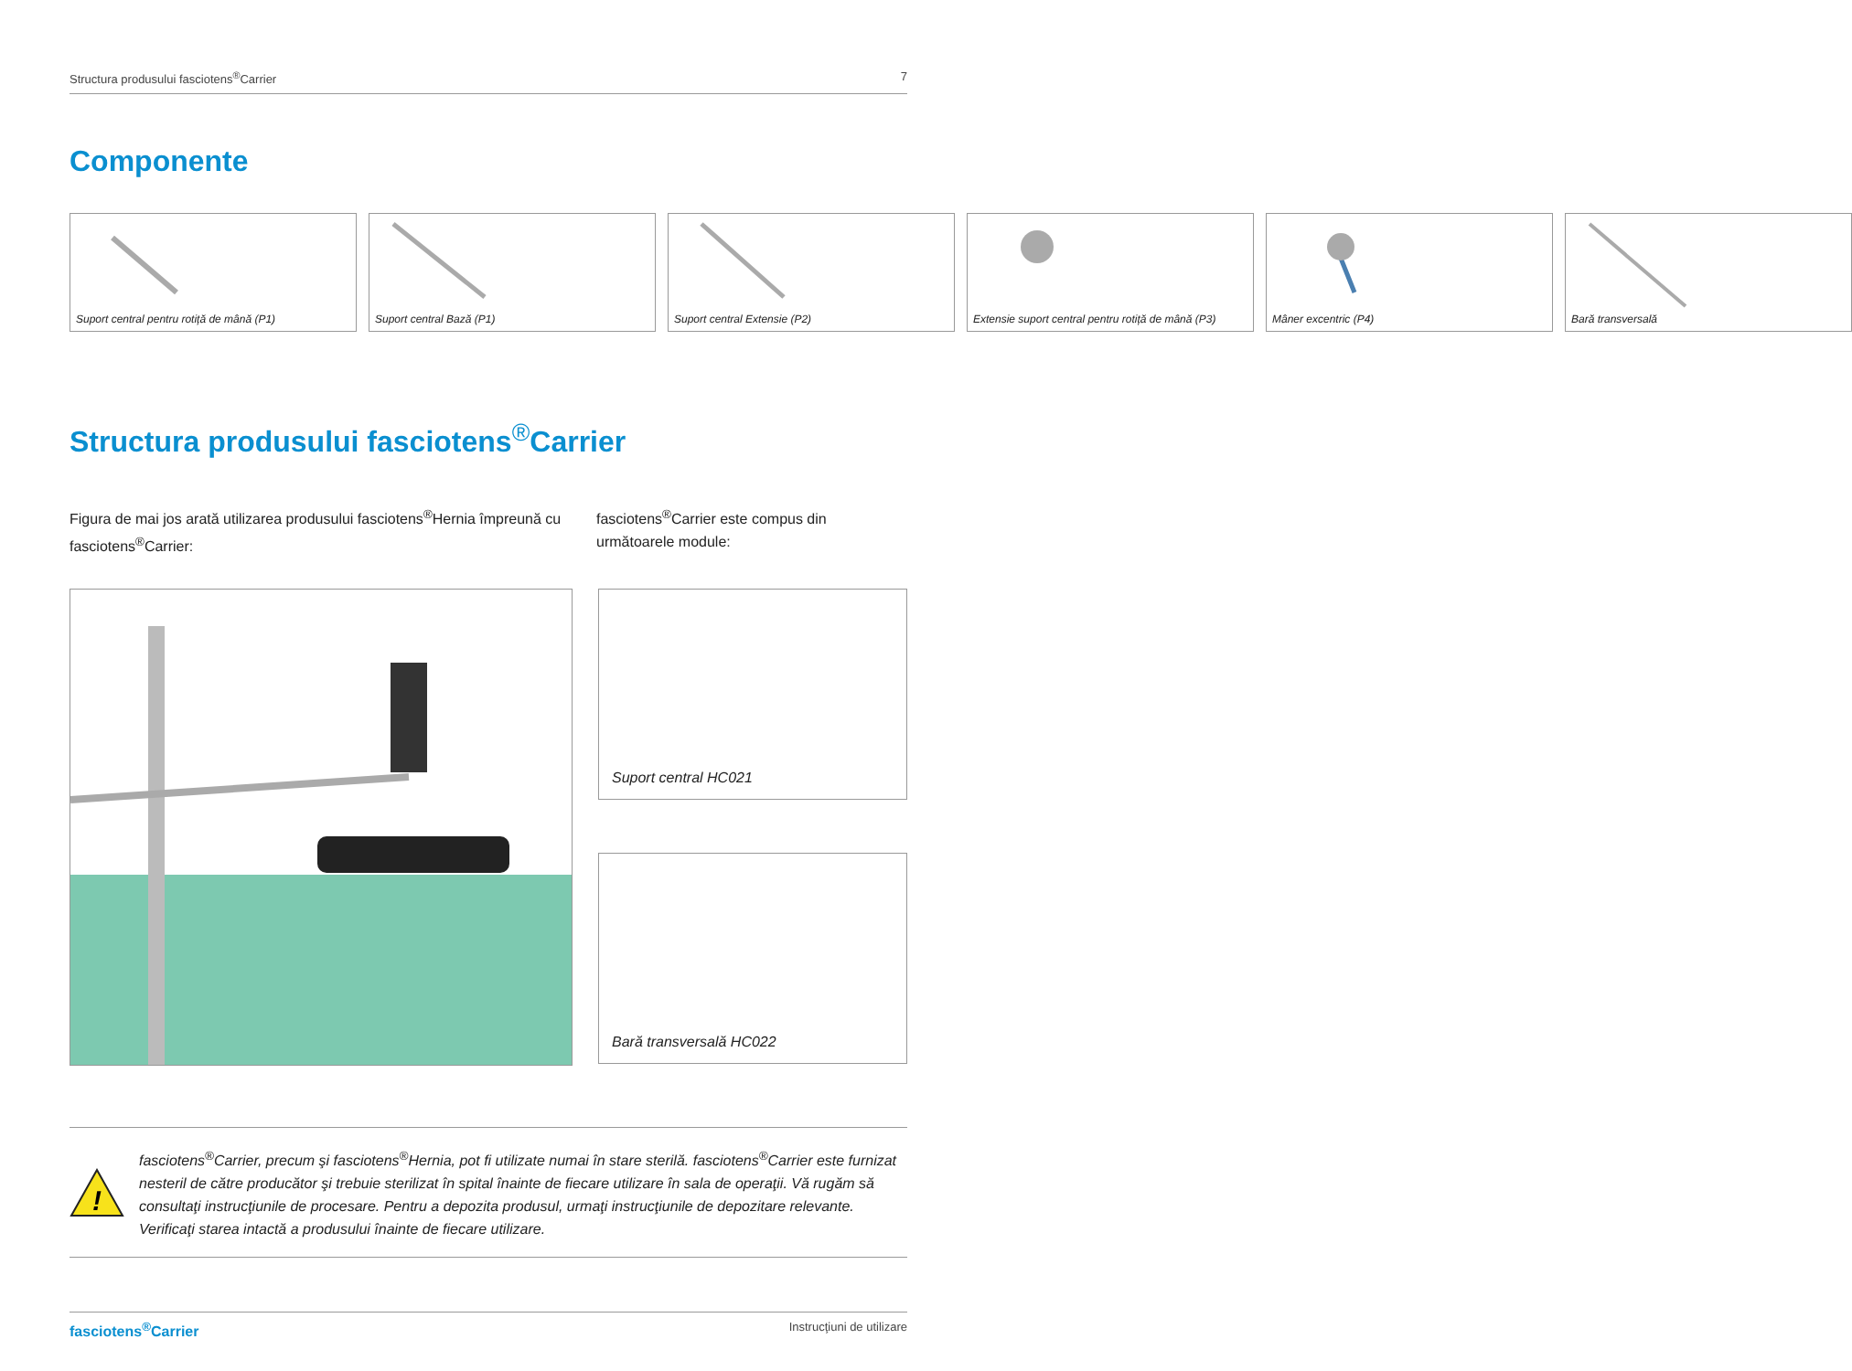Structura produsului fasciotens<sup>®</sup>Carrier 7
Componente
Suport central pentru rotiță de mână (P1)
Suport central Bază (P1) Suport central Extensie (P2) Extensie suport central pentru rotiță de mână (P3)
Mâner excentric (P4) Bară transversală
Structura produsului fasciotens<sup>®</sup>Carrier
Figura de mai jos arată utilizarea produsului fasciotens<sup>®</sup>Hernia împreună cu fasciotens<sup>®</sup>Carrier:
fasciotens<sup>®</sup>Carrier este compus din următoarele module:
Suport central HC021
Bară transversală HC022
!
fasciotens<sup>®</sup>Carrier, precum şi fasciotens<sup>®</sup>Hernia, pot fi utilizate numai în stare sterilă. fasciotens<sup>®</sup>Carrier este furnizat nesteril de către producător şi trebuie sterilizat în spital înainte de fiecare utilizare în sala de operaţii. Vă rugăm să consultaţi instrucţiunile de procesare. Pentru a depozita produsul, urmaţi instrucţiunile de depozitare relevante. Verificaţi starea intactă a produsului înainte de fiecare utilizare.
fasciotens<sup>®</sup>Carrier Instrucţiuni de utilizare